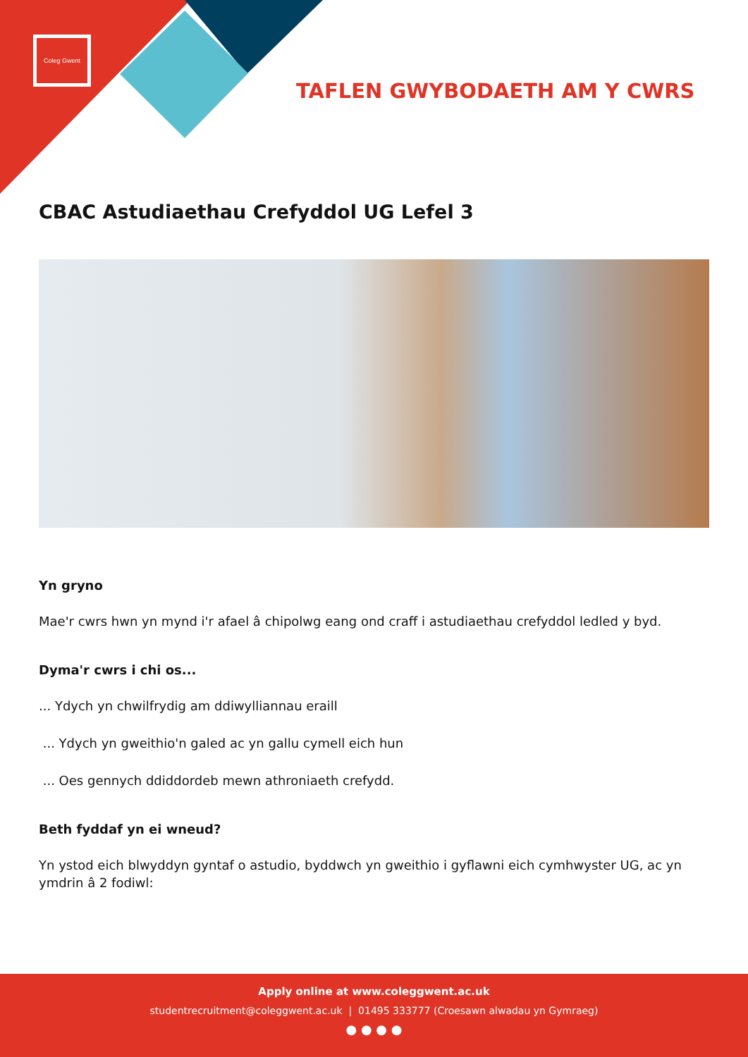Coleg Gwent
TAFLEN GWYBODAETH AM Y CWRS
CBAC Astudiaethau Crefyddol UG Lefel 3
Yn gryno
Mae'r cwrs hwn yn mynd i'r afael â chipolwg eang ond craff i astudiaethau crefyddol ledled y byd.
Dyma'r cwrs i chi os...
... Ydych yn chwilfrydig am ddiwylliannau eraill
... Ydych yn gweithio'n galed ac yn gallu cymell eich hun
... Oes gennych ddiddordeb mewn athroniaeth crefydd.
Beth fyddaf yn ei wneud?
Yn ystod eich blwyddyn gyntaf o astudio, byddwch yn gweithio i gyflawni eich cymhwyster UG, ac yn ymdrin â 2 fodiwl:
Apply online at www.coleggwent.ac.uk
studentrecruitment@coleggwent.ac.uk | 01495 333777 (Croesawn alwadau yn Gymraeg)
● ● ● ●